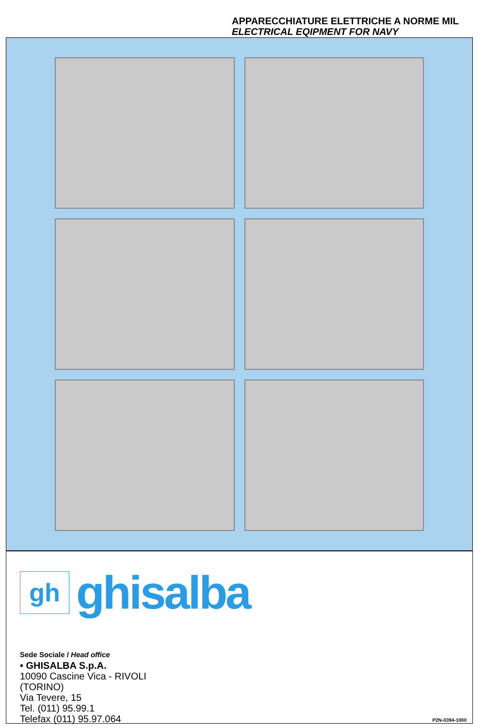APPARECCHIATURE ELETTRICHE A NORME MIL
ELECTRICAL EQIPMENT FOR NAVY
gh
ghisalba
Sede Sociale / Head office
• GHISALBA S.p.A.
10090 Cascine Vica - RIVOLI
(TORINO)
Via Tevere, 15
Tel. (011) 95.99.1
Telefax (011) 95.97.064
P2N-0394-1000